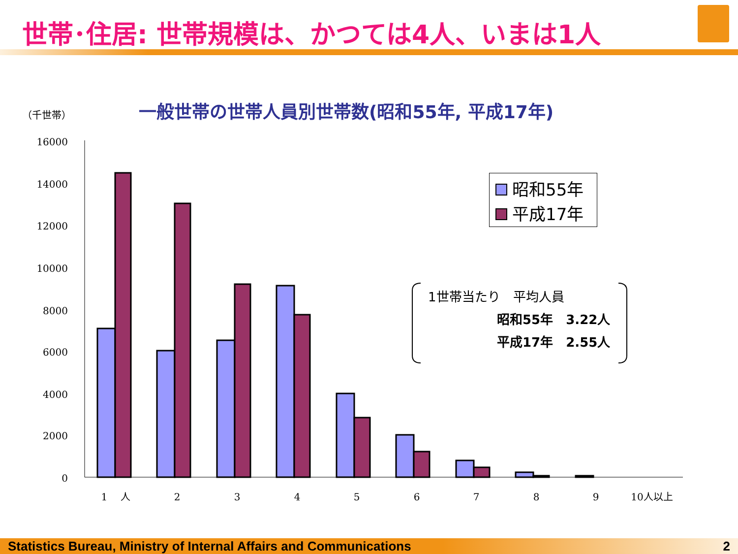世帯･住居: 世帯規模は、かつては4人、いまは1人
（千世帯）
一般世帯の世帯人員別世帯数(昭和55年, 平成17年)
16000
14000
12000
10000
8000
6000
4000
2000
0
1　 人
2
3
4
5
6
7
8
9
10人以上
昭和55年
平成17年
1世帯当たり　平均人員
昭和55年　3.22人
平成17年　2.55人
Statistics Bureau, Ministry of Internal Affairs and Communications 2